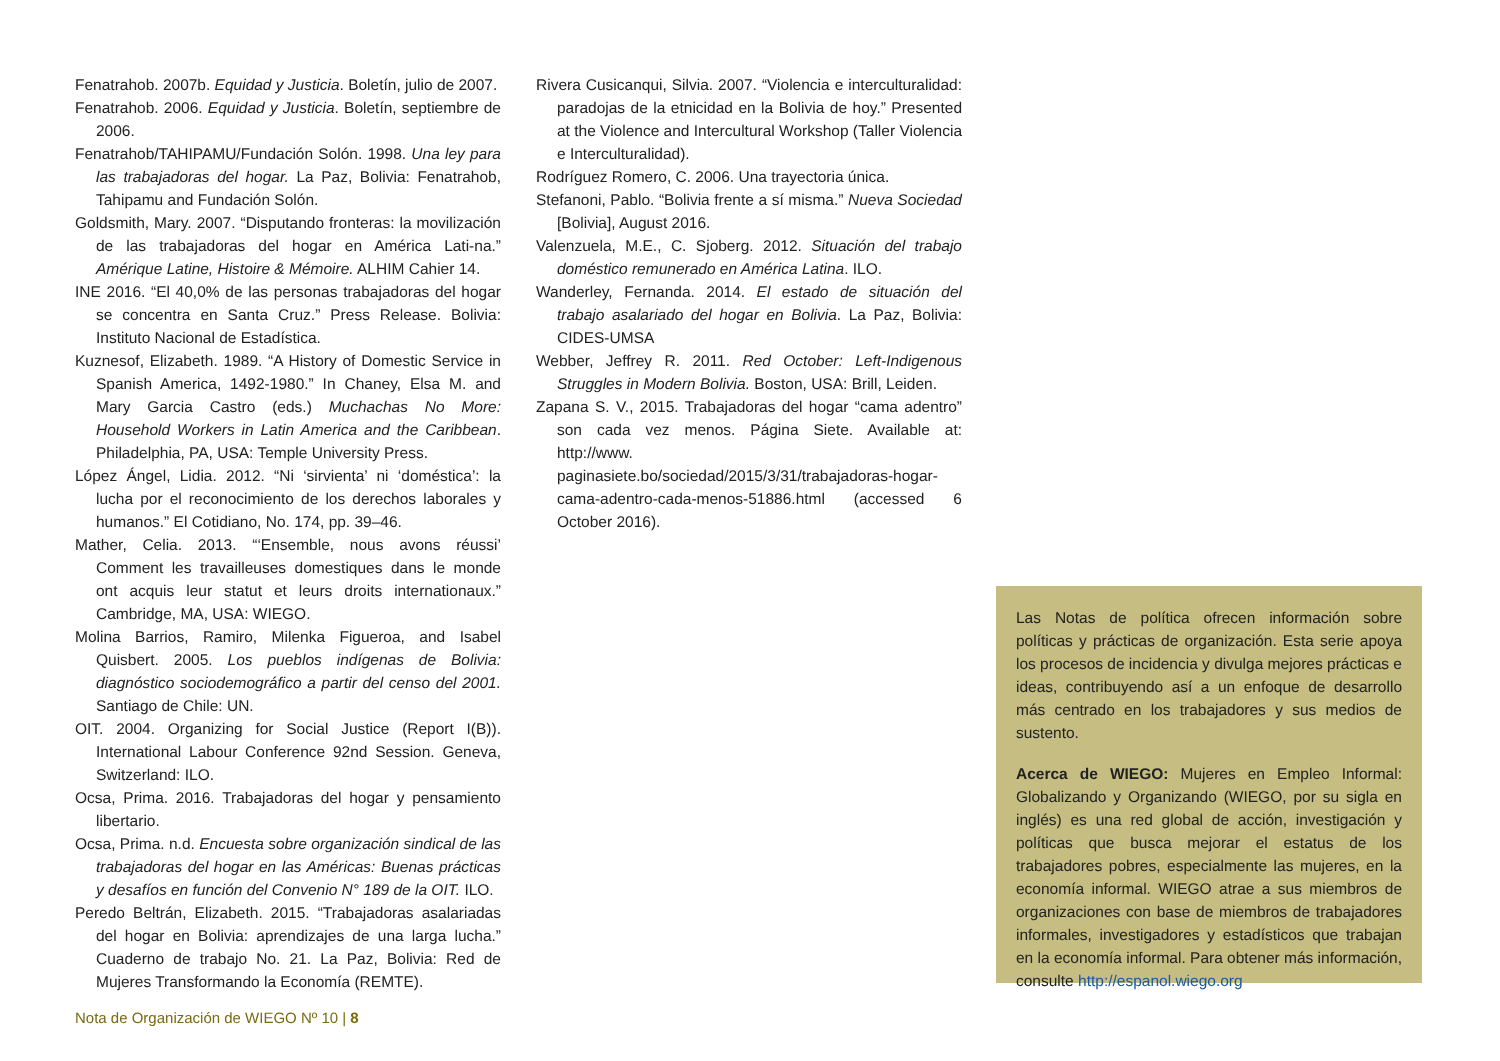Fenatrahob. 2007b. Equidad y Justicia. Boletín, julio de 2007.
Fenatrahob. 2006. Equidad y Justicia. Boletín, septiembre de 2006.
Fenatrahob/TAHIPAMU/Fundación Solón. 1998. Una ley para las trabajadoras del hogar. La Paz, Bolivia: Fenatrahob, Tahipamu and Fundación Solón.
Goldsmith, Mary. 2007. “Disputando fronteras: la movilización de las trabajadoras del hogar en América Lati-na.” Amérique Latine, Histoire & Mémoire. ALHIM Cahier 14.
INE 2016. “El 40,0% de las personas trabajadoras del hogar se concentra en Santa Cruz.” Press Release. Bolivia: Instituto Nacional de Estadística.
Kuznesof, Elizabeth. 1989. “A History of Domestic Service in Spanish America, 1492-1980.” In Chaney, Elsa M. and Mary Garcia Castro (eds.) Muchachas No More: Household Workers in Latin America and the Caribbean. Philadelphia, PA, USA: Temple University Press.
López Ángel, Lidia. 2012. “Ni ‘sirvienta’ ni ‘doméstica’: la lucha por el reconocimiento de los derechos laborales y humanos.” El Cotidiano, No. 174, pp. 39–46.
Mather, Celia. 2013. “‘Ensemble, nous avons réussi’ Comment les travailleuses domestiques dans le monde ont acquis leur statut et leurs droits internationaux.” Cambridge, MA, USA: WIEGO.
Molina Barrios, Ramiro, Milenka Figueroa, and Isabel Quisbert. 2005. Los pueblos indígenas de Bolivia: diagnóstico sociodemográfico a partir del censo del 2001. Santiago de Chile: UN.
OIT. 2004. Organizing for Social Justice (Report I(B)). International Labour Conference 92nd Session. Geneva, Switzerland: ILO.
Ocsa, Prima. 2016. Trabajadoras del hogar y pensamiento libertario.
Ocsa, Prima. n.d. Encuesta sobre organización sindical de las trabajadoras del hogar en las Américas: Buenas prácticas y desafíos en función del Convenio N° 189 de la OIT. ILO.
Peredo Beltrán, Elizabeth. 2015. “Trabajadoras asalariadas del hogar en Bolivia: aprendizajes de una larga lucha.” Cuaderno de trabajo No. 21. La Paz, Bolivia: Red de Mujeres Transformando la Economía (REMTE).
Rivera Cusicanqui, Silvia. 2007. “Violencia e interculturalidad: paradojas de la etnicidad en la Bolivia de hoy.” Presented at the Violence and Intercultural Workshop (Taller Violencia e Interculturalidad).
Rodríguez Romero, C. 2006. Una trayectoria única.
Stefanoni, Pablo. “Bolivia frente a sí misma.” Nueva Sociedad [Bolivia], August 2016.
Valenzuela, M.E., C. Sjoberg. 2012. Situación del trabajo doméstico remunerado en América Latina. ILO.
Wanderley, Fernanda. 2014. El estado de situación del trabajo asalariado del hogar en Bolivia. La Paz, Bolivia: CIDES-UMSA
Webber, Jeffrey R. 2011. Red October: Left-Indigenous Struggles in Modern Bolivia. Boston, USA: Brill, Leiden.
Zapana S. V., 2015. Trabajadoras del hogar “cama adentro” son cada vez menos. Página Siete. Available at: http://www. paginasiete.bo/sociedad/2015/3/31/trabajadoras-hogar-cama-adentro-cada-menos-51886.html (accessed 6 October 2016).
Las Notas de política ofrecen información sobre políticas y prácticas de organización. Esta serie apoya los procesos de incidencia y divulga mejores prácticas e ideas, contribuyendo así a un enfoque de desarrollo más centrado en los trabajadores y sus medios de sustento.
Acerca de WIEGO: Mujeres en Empleo Informal: Globalizando y Organizando (WIEGO, por su sigla en inglés) es una red global de acción, investigación y políticas que busca mejorar el estatus de los trabajadores pobres, especialmente las mujeres, en la economía informal. WIEGO atrae a sus miembros de organizaciones con base de miembros de trabajadores informales, investigadores y estadísticos que trabajan en la economía informal. Para obtener más información, consulte http://espanol.wiego.org
Nota de Organización de WIEGO Nº 10 | 8